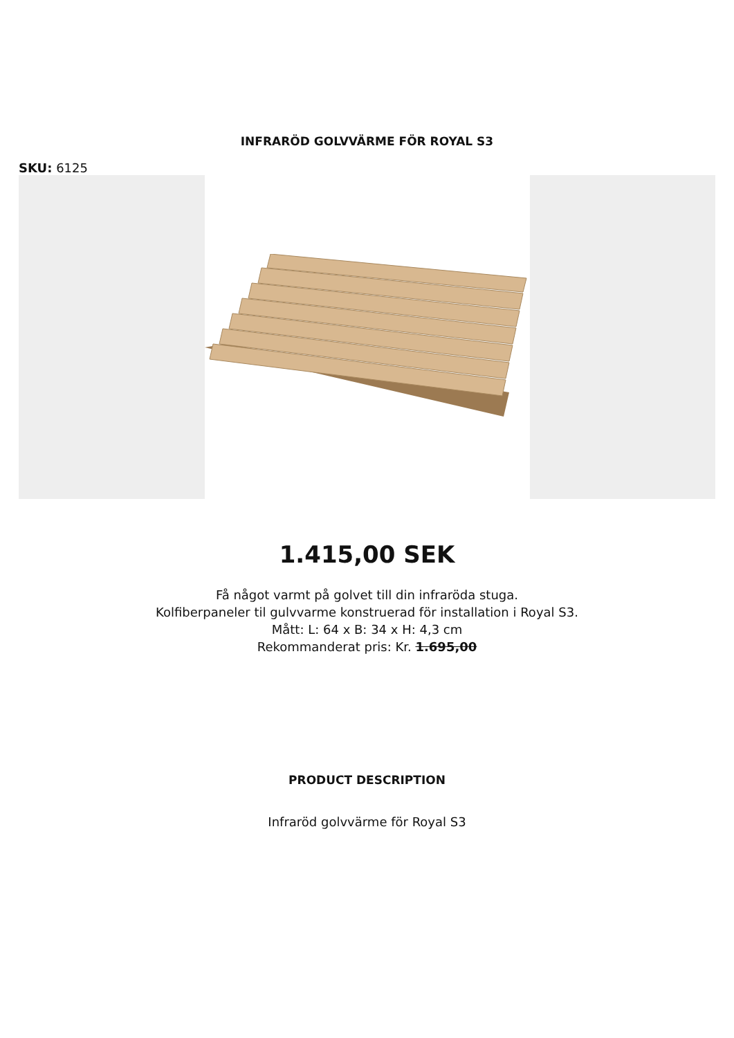INFRARÖD GOLVVÄRME FÖR ROYAL S3
SKU: 6125
1.415,00 SEK
Få något varmt på golvet till din infraröda stuga.
Kolfiberpaneler til gulvvarme konstruerad för installation i Royal S3.
Mått: L: 64 x B: 34 x H: 4,3 cm
Rekommanderat pris: Kr. 1.695,00
PRODUCT DESCRIPTION
Infraröd golvvärme för Royal S3